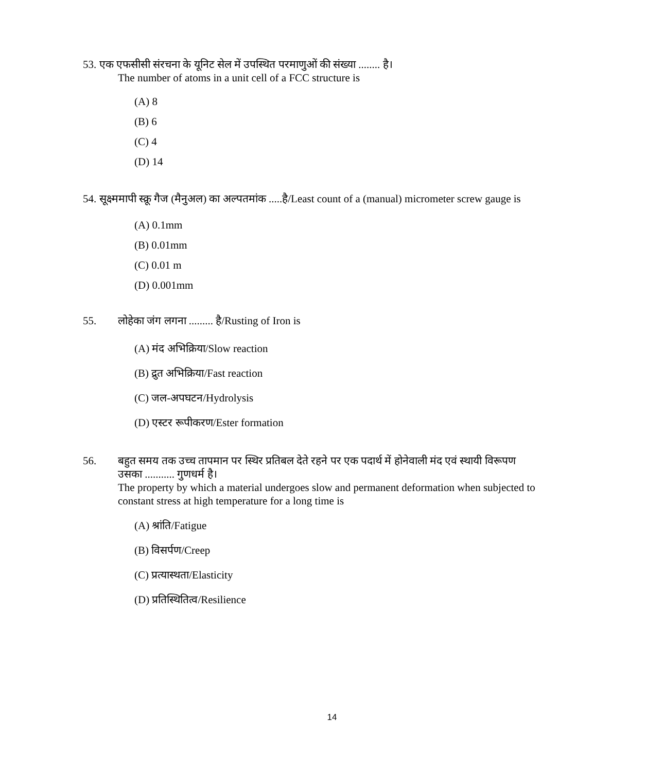53. एक एफसीसी संरचना के यूनिट सेल में उपस्थित परमाणुओं की संख्या ........ है।
The number of atoms in a unit cell of a FCC structure is
(A) 8
(B) 6
(C) 4
(D) 14
54. सूक्ष्ममापी स्क्रू गैज (मैनुअल) का अल्पतमांक .....है/Least count of a (manual) micrometer screw gauge is
(A) 0.1mm
(B) 0.01mm
(C) 0.01 m
(D) 0.001mm
55. लोहेका जंग लगना ......... है/Rusting of Iron is
(A) मंद अभिक्रिया/Slow reaction
(B) द्रुत अभिक्रिया/Fast reaction
(C) जल-अपघटन/Hydrolysis
(D) एस्टर रूपीकरण/Ester formation
56. बहुत समय तक उच्च तापमान पर स्थिर प्रतिबल देते रहने पर एक पदार्थ में होनेवाली मंद एवं स्थायी विरूपण
उसका ........... गुणधर्म है।
The property by which a material undergoes slow and permanent deformation when subjected to constant stress at high temperature for a long time is
(A) श्रांति/Fatigue
(B) विसर्पण/Creep
(C) प्रत्यास्थता/Elasticity
(D) प्रतिस्थितित्व/Resilience
14